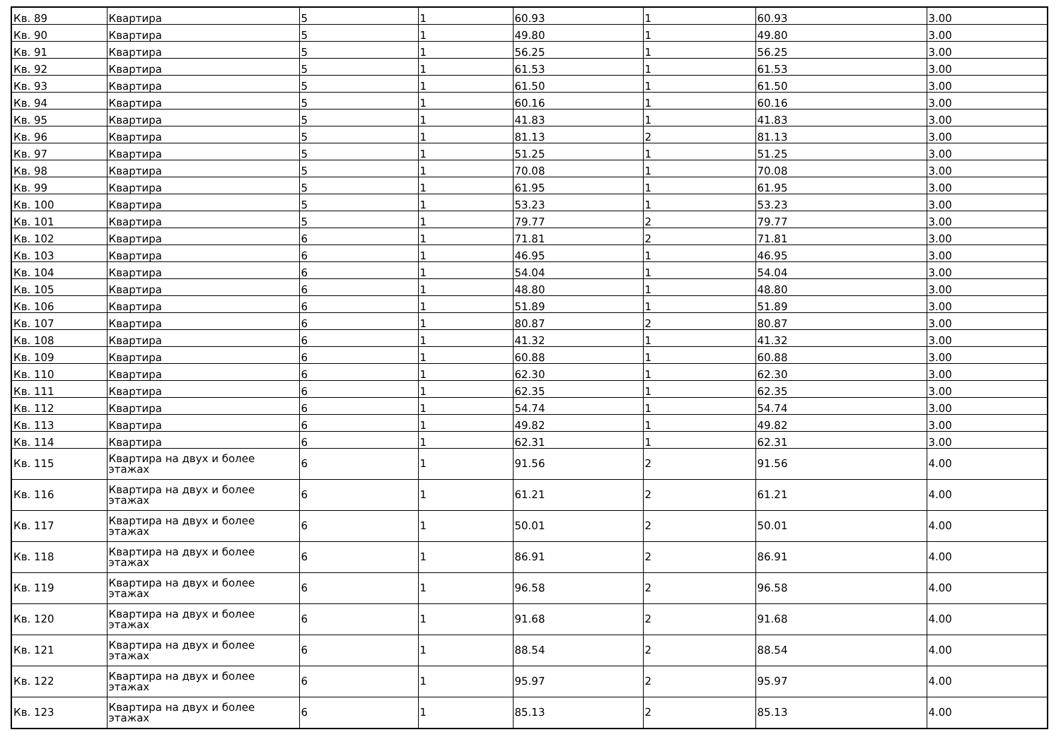| Кв. 89 | Квартира | 5 | 1 | 60.93 | 1 | 60.93 | 3.00 |
| Кв. 90 | Квартира | 5 | 1 | 49.80 | 1 | 49.80 | 3.00 |
| Кв. 91 | Квартира | 5 | 1 | 56.25 | 1 | 56.25 | 3.00 |
| Кв. 92 | Квартира | 5 | 1 | 61.53 | 1 | 61.53 | 3.00 |
| Кв. 93 | Квартира | 5 | 1 | 61.50 | 1 | 61.50 | 3.00 |
| Кв. 94 | Квартира | 5 | 1 | 60.16 | 1 | 60.16 | 3.00 |
| Кв. 95 | Квартира | 5 | 1 | 41.83 | 1 | 41.83 | 3.00 |
| Кв. 96 | Квартира | 5 | 1 | 81.13 | 2 | 81.13 | 3.00 |
| Кв. 97 | Квартира | 5 | 1 | 51.25 | 1 | 51.25 | 3.00 |
| Кв. 98 | Квартира | 5 | 1 | 70.08 | 1 | 70.08 | 3.00 |
| Кв. 99 | Квартира | 5 | 1 | 61.95 | 1 | 61.95 | 3.00 |
| Кв. 100 | Квартира | 5 | 1 | 53.23 | 1 | 53.23 | 3.00 |
| Кв. 101 | Квартира | 5 | 1 | 79.77 | 2 | 79.77 | 3.00 |
| Кв. 102 | Квартира | 6 | 1 | 71.81 | 2 | 71.81 | 3.00 |
| Кв. 103 | Квартира | 6 | 1 | 46.95 | 1 | 46.95 | 3.00 |
| Кв. 104 | Квартира | 6 | 1 | 54.04 | 1 | 54.04 | 3.00 |
| Кв. 105 | Квартира | 6 | 1 | 48.80 | 1 | 48.80 | 3.00 |
| Кв. 106 | Квартира | 6 | 1 | 51.89 | 1 | 51.89 | 3.00 |
| Кв. 107 | Квартира | 6 | 1 | 80.87 | 2 | 80.87 | 3.00 |
| Кв. 108 | Квартира | 6 | 1 | 41.32 | 1 | 41.32 | 3.00 |
| Кв. 109 | Квартира | 6 | 1 | 60.88 | 1 | 60.88 | 3.00 |
| Кв. 110 | Квартира | 6 | 1 | 62.30 | 1 | 62.30 | 3.00 |
| Кв. 111 | Квартира | 6 | 1 | 62.35 | 1 | 62.35 | 3.00 |
| Кв. 112 | Квартира | 6 | 1 | 54.74 | 1 | 54.74 | 3.00 |
| Кв. 113 | Квартира | 6 | 1 | 49.82 | 1 | 49.82 | 3.00 |
| Кв. 114 | Квартира | 6 | 1 | 62.31 | 1 | 62.31 | 3.00 |
| Кв. 115 | Квартира на двух и более этажах | 6 | 1 | 91.56 | 2 | 91.56 | 4.00 |
| Кв. 116 | Квартира на двух и более этажах | 6 | 1 | 61.21 | 2 | 61.21 | 4.00 |
| Кв. 117 | Квартира на двух и более этажах | 6 | 1 | 50.01 | 2 | 50.01 | 4.00 |
| Кв. 118 | Квартира на двух и более этажах | 6 | 1 | 86.91 | 2 | 86.91 | 4.00 |
| Кв. 119 | Квартира на двух и более этажах | 6 | 1 | 96.58 | 2 | 96.58 | 4.00 |
| Кв. 120 | Квартира на двух и более этажах | 6 | 1 | 91.68 | 2 | 91.68 | 4.00 |
| Кв. 121 | Квартира на двух и более этажах | 6 | 1 | 88.54 | 2 | 88.54 | 4.00 |
| Кв. 122 | Квартира на двух и более этажах | 6 | 1 | 95.97 | 2 | 95.97 | 4.00 |
| Кв. 123 | Квартира на двух и более этажах | 6 | 1 | 85.13 | 2 | 85.13 | 4.00 |